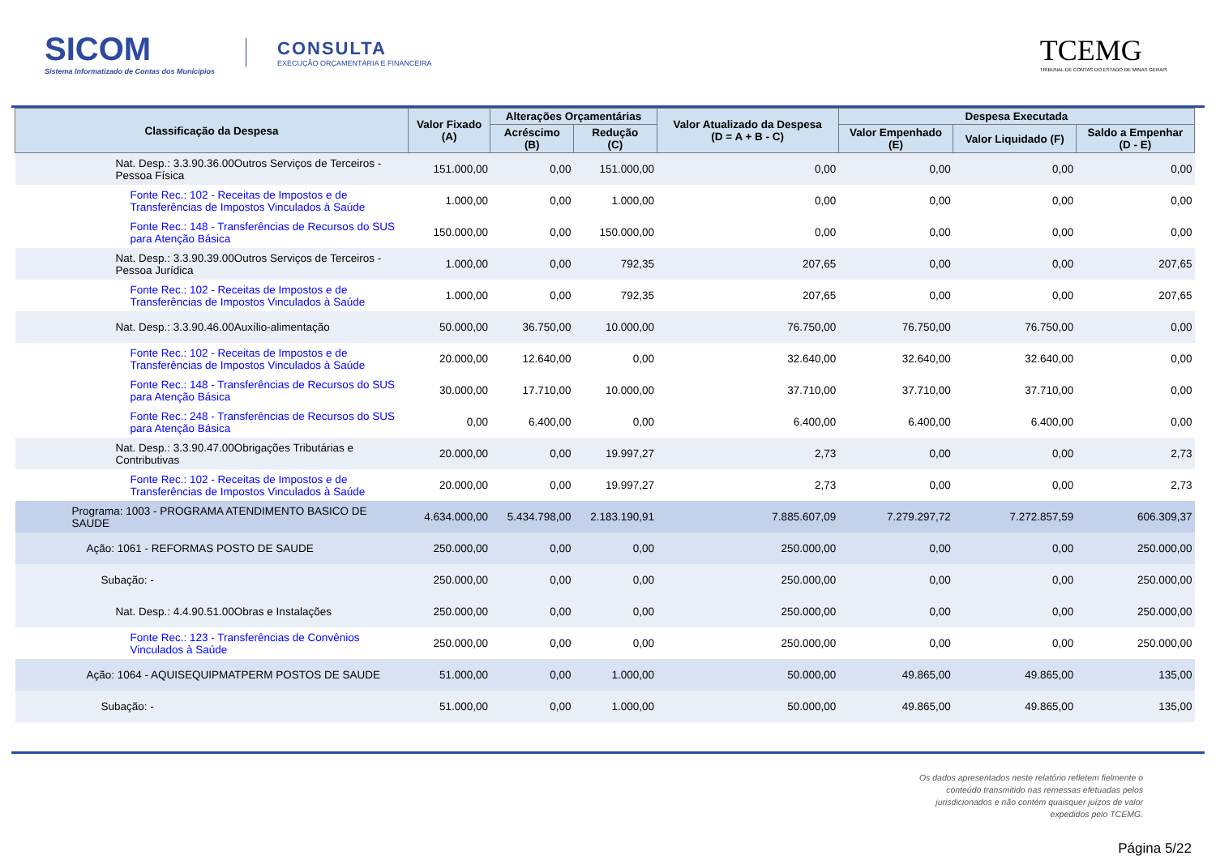SICOM
Sistema Informatizado de Contas dos Municípios
CONSULTA
EXECUÇÃO ORÇAMENTÁRIA E FINANCEIRA
TCEMG
TRIBUNAL DE CONTAS DO ESTADO DE MINAS GERAIS
| Classificação da Despesa | Valor Fixado (A) | Alterações Orçamentárias | | Valor Atualizado da Despesa (D = A + B - C) | Despesa Executada | | |
| --- | --- | --- | --- | --- | --- | --- | --- |
| | | Acréscimo (B) | Redução (C) | | Valor Empenhado (E) | Valor Liquidado (F) | Saldo a Empenhar (D - E) |
| Nat. Desp.: 3.3.90.36.00Outros Serviços de Terceiros - Pessoa Física | 151.000,00 | 0,00 | 151.000,00 | 0,00 | 0,00 | 0,00 | 0,00 |
| Fonte Rec.: 102 - Receitas de Impostos e de Transferências de Impostos Vinculados à Saúde | 1.000,00 | 0,00 | 1.000,00 | 0,00 | 0,00 | 0,00 | 0,00 |
| Fonte Rec.: 148 - Transferências de Recursos do SUS para Atenção Básica | 150.000,00 | 0,00 | 150.000,00 | 0,00 | 0,00 | 0,00 | 0,00 |
| Nat. Desp.: 3.3.90.39.00Outros Serviços de Terceiros - Pessoa Jurídica | 1.000,00 | 0,00 | 792,35 | 207,65 | 0,00 | 0,00 | 207,65 |
| Fonte Rec.: 102 - Receitas de Impostos e de Transferências de Impostos Vinculados à Saúde | 1.000,00 | 0,00 | 792,35 | 207,65 | 0,00 | 0,00 | 207,65 |
| Nat. Desp.: 3.3.90.46.00Auxílio-alimentação | 50.000,00 | 36.750,00 | 10.000,00 | 76.750,00 | 76.750,00 | 76.750,00 | 0,00 |
| Fonte Rec.: 102 - Receitas de Impostos e de Transferências de Impostos Vinculados à Saúde | 20.000,00 | 12.640,00 | 0,00 | 32.640,00 | 32.640,00 | 32.640,00 | 0,00 |
| Fonte Rec.: 148 - Transferências de Recursos do SUS para Atenção Básica | 30.000,00 | 17.710,00 | 10.000,00 | 37.710,00 | 37.710,00 | 37.710,00 | 0,00 |
| Fonte Rec.: 248 - Transferências de Recursos do SUS para Atenção Básica | 0,00 | 6.400,00 | 0,00 | 6.400,00 | 6.400,00 | 6.400,00 | 0,00 |
| Nat. Desp.: 3.3.90.47.00Obrigações Tributárias e Contributivas | 20.000,00 | 0,00 | 19.997,27 | 2,73 | 0,00 | 0,00 | 2,73 |
| Fonte Rec.: 102 - Receitas de Impostos e de Transferências de Impostos Vinculados à Saúde | 20.000,00 | 0,00 | 19.997,27 | 2,73 | 0,00 | 0,00 | 2,73 |
| Programa: 1003 - PROGRAMA ATENDIMENTO BASICO DE SAUDE | 4.634.000,00 | 5.434.798,00 | 2.183.190,91 | 7.885.607,09 | 7.279.297,72 | 7.272.857,59 | 606.309,37 |
| Ação: 1061 - REFORMAS POSTO DE SAUDE | 250.000,00 | 0,00 | 0,00 | 250.000,00 | 0,00 | 0,00 | 250.000,00 |
| Subação: - | 250.000,00 | 0,00 | 0,00 | 250.000,00 | 0,00 | 0,00 | 250.000,00 |
| Nat. Desp.: 4.4.90.51.00Obras e Instalações | 250.000,00 | 0,00 | 0,00 | 250.000,00 | 0,00 | 0,00 | 250.000,00 |
| Fonte Rec.: 123 - Transferências de Convênios Vinculados à Saúde | 250.000,00 | 0,00 | 0,00 | 250.000,00 | 0,00 | 0,00 | 250.000,00 |
| Ação: 1064 - AQUISEQUIPMATPERM POSTOS DE SAUDE | 51.000,00 | 0,00 | 1.000,00 | 50.000,00 | 49.865,00 | 49.865,00 | 135,00 |
| Subação: - | 51.000,00 | 0,00 | 1.000,00 | 50.000,00 | 49.865,00 | 49.865,00 | 135,00 |
Os dados apresentados neste relatório refletem fielmente o conteúdo transmitido nas remessas efetuadas pelos jurisdicionados e não contém quaisquer juízos de valor expedidos pelo TCEMG.
Página 5/22